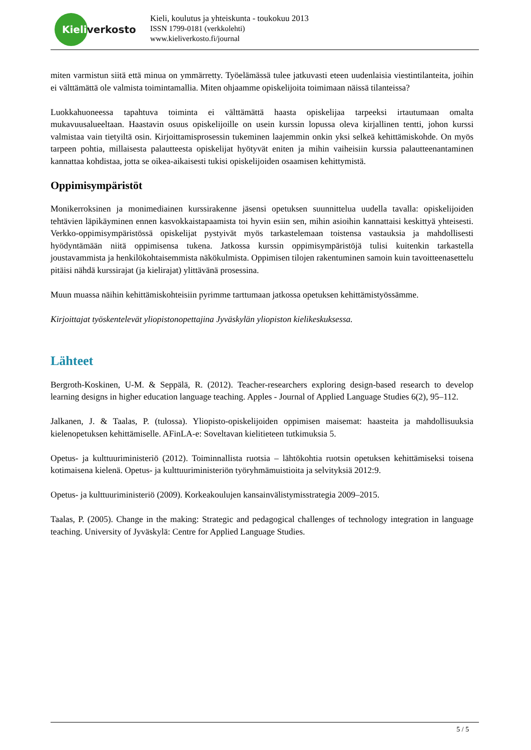Kieliverkosto
Kieli, koulutus ja yhteiskunta - toukokuu 2013
ISSN 1799-0181 (verkkolehti)
www.kieliverkosto.fi/journal
miten varmistun siitä että minua on ymmärretty. Työelämässä tulee jatkuvasti eteen uudenlaisia viestintilanteita, joihin ei välttämättä ole valmista toimintamallia. Miten ohjaamme opiskelijoita toimimaan näissä tilanteissa?
Luokkahuoneessa tapahtuva toiminta ei välttämättä haasta opiskelijaa tarpeeksi irtautumaan omalta mukavuusalueeltaan. Haastavin osuus opiskelijoille on usein kurssin lopussa oleva kirjallinen tentti, johon kurssi valmistaa vain tietyiltä osin. Kirjoittamisprosessin tukeminen laajemmin onkin yksi selkeä kehittämiskohde. On myös tarpeen pohtia, millaisesta palautteesta opiskelijat hyötyvät eniten ja mihin vaiheisiin kurssia palautteenantaminen kannattaa kohdistaa, jotta se oikea-aikaisesti tukisi opiskelijoiden osaamisen kehittymistä.
Oppimisympäristöt
Monikerroksinen ja monimediainen kurssirakenne jäsensi opetuksen suunnittelua uudella tavalla: opiskelijoiden tehtävien läpikäyminen ennen kasvokkaistapaamista toi hyvin esiin sen, mihin asioihin kannattaisi keskittyä yhteisesti. Verkko-oppimisympäristössä opiskelijat pystyivät myös tarkastelemaan toistensa vastauksia ja mahdollisesti hyödyntämään niitä oppimisensa tukena. Jatkossa kurssin oppimisympäristöjä tulisi kuitenkin tarkastella joustavammista ja henkilökohtaisemmista näkökulmista. Oppimisen tilojen rakentuminen samoin kuin tavoitteenasettelu pitäisi nähdä kurssirajat (ja kielirajat) ylittävänä prosessina.
Muun muassa näihin kehittämiskohteisiin pyrimme tarttumaan jatkossa opetuksen kehittämistyössämme.
Kirjoittajat työskentelevät yliopistonopettajina Jyväskylän yliopiston kielikeskuksessa.
Lähteet
Bergroth-Koskinen, U-M. & Seppälä, R. (2012). Teacher-researchers exploring design-based research to develop learning designs in higher education language teaching. Apples - Journal of Applied Language Studies 6(2), 95–112.
Jalkanen, J. & Taalas, P. (tulossa). Yliopisto-opiskelijoiden oppimisen maisemat: haasteita ja mahdollisuuksia kielenopetuksen kehittämiselle. AFinLA-e: Soveltavan kielitieteen tutkimuksia 5.
Opetus- ja kulttuuriministeriö (2012). Toiminnallista ruotsia – lähtökohtia ruotsin opetuksen kehittämiseksi toisena kotimaisena kielenä. Opetus- ja kulttuuriministeriön työryhmämuistioita ja selvityksiä 2012:9.
Opetus- ja kulttuuriministeriö (2009). Korkeakoulujen kansainvälistymisstrategia 2009–2015.
Taalas, P. (2005). Change in the making: Strategic and pedagogical challenges of technology integration in language teaching. University of Jyväskylä: Centre for Applied Language Studies.
5 / 5